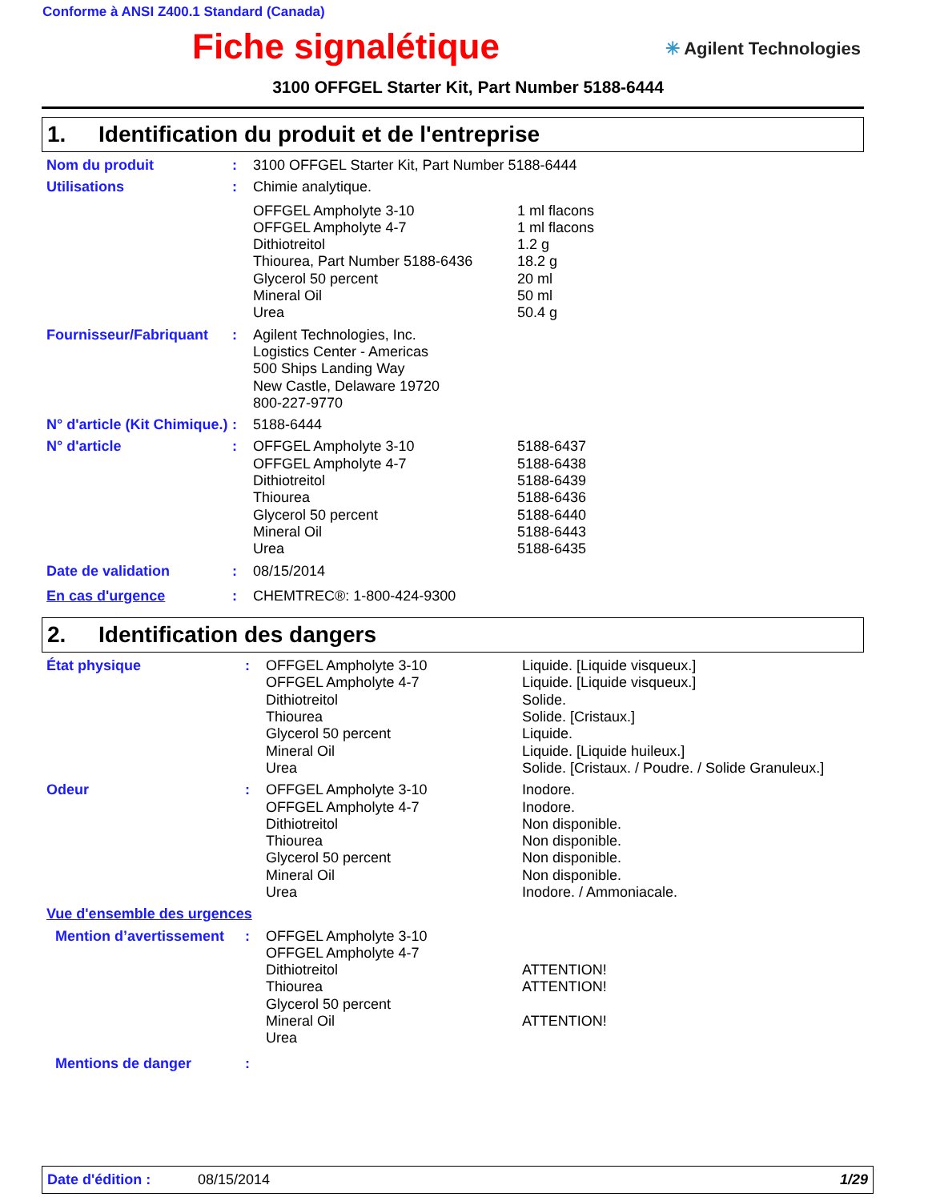Conforme à ANSI Z400.1 Standard (Canada)
Fiche signalétique
✳ Agilent Technologies
3100 OFFGEL Starter Kit, Part Number 5188-6444
1. Identification du produit et de l'entreprise
Nom du produit : 3100 OFFGEL Starter Kit, Part Number 5188-6444
Utilisations : Chimie analytique.
OFFGEL Ampholyte 3-10
OFFGEL Ampholyte 4-7
Dithiotreitol
Thiourea, Part Number 5188-6436
Glycerol 50 percent
Mineral Oil
Urea
1 ml flacons
1 ml flacons
1.2 g
18.2 g
20 ml
50 ml
50.4 g
Fournisseur/Fabriquant
: Agilent Technologies, Inc.
Logistics Center - Americas
500 Ships Landing Way
New Castle, Delaware 19720
800-227-9770
N° d'article (Kit Chimique.)
: 5188-6444
N° d'article : OFFGEL Ampholyte 3-10
OFFGEL Ampholyte 4-7
Dithiotreitol
Thiourea
Glycerol 50 percent
Mineral Oil
Urea
5188-6437
5188-6438
5188-6439
5188-6436
5188-6440
5188-6443
5188-6435
Date de validation : 08/15/2014
En cas d'urgence : CHEMTREC®: 1-800-424-9300
2. Identification des dangers
État physique : OFFGEL Ampholyte 3-10
OFFGEL Ampholyte 4-7
Dithiotreitol
Thiourea
Glycerol 50 percent
Mineral Oil
Urea
Liquide. [Liquide visqueux.]
Liquide. [Liquide visqueux.]
Solide.
Solide. [Cristaux.]
Liquide.
Liquide. [Liquide huileux.]
Solide. [Cristaux. / Poudre. / Solide Granuleux.]
Odeur : OFFGEL Ampholyte 3-10
OFFGEL Ampholyte 4-7
Dithiotreitol
Thiourea
Glycerol 50 percent
Mineral Oil
Urea
Inodore.
Inodore.
Non disponible.
Non disponible.
Non disponible.
Non disponible.
Inodore. / Ammoniacale.
Vue d'ensemble des urgences
Mention d’avertissement
: OFFGEL Ampholyte 3-10
OFFGEL Ampholyte 4-7
Dithiotreitol
Thiourea
Glycerol 50 percent
Mineral Oil
Urea
ATTENTION!
ATTENTION!
ATTENTION!
Mentions de danger :
Date d'édition : 08/15/2014 1/29